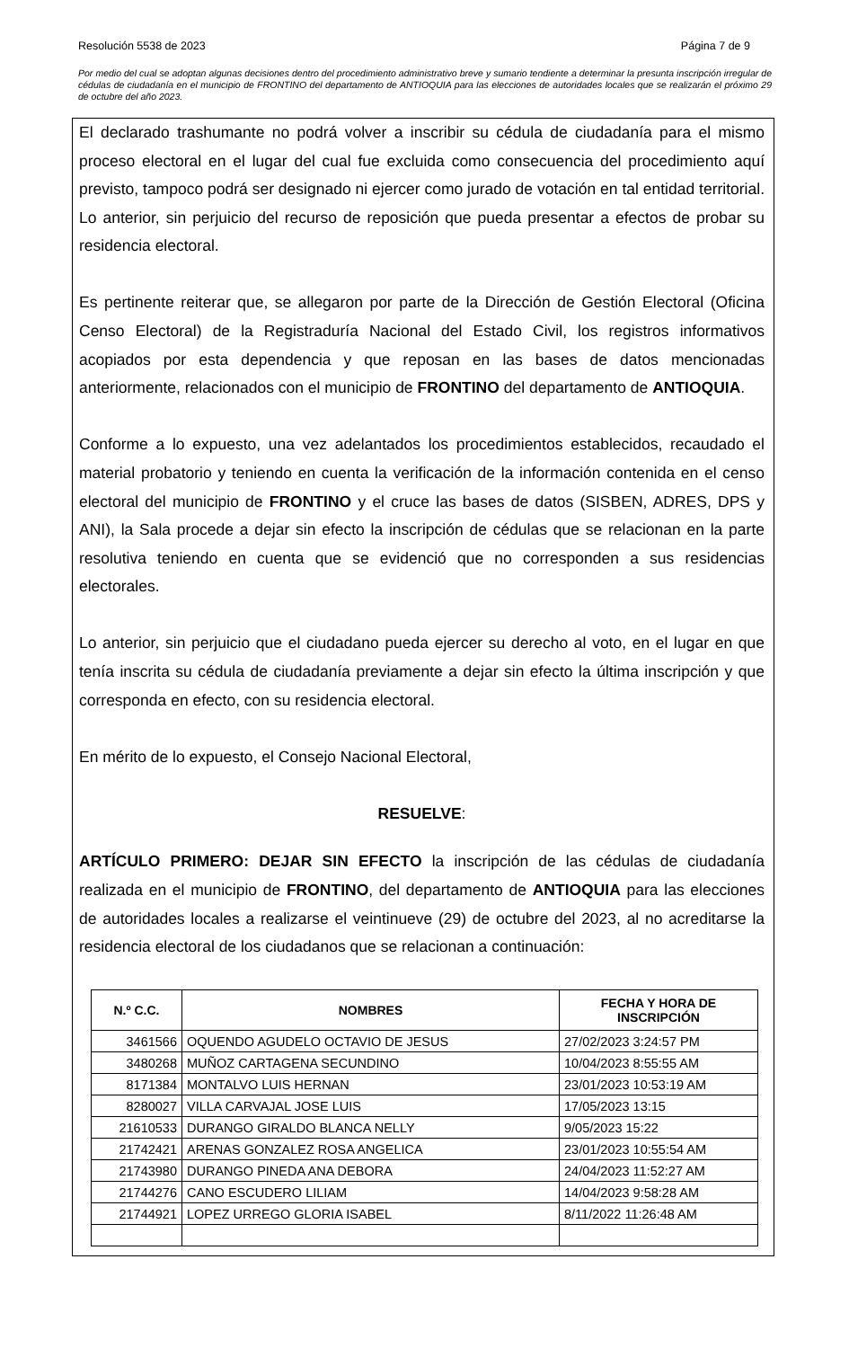Resolución 5538 de 2023 Página 7 de 9
Por medio del cual se adoptan algunas decisiones dentro del procedimiento administrativo breve y sumario tendiente a determinar la presunta inscripción irregular de cédulas de ciudadanía en el municipio de FRONTINO del departamento de ANTIOQUIA para las elecciones de autoridades locales que se realizarán el próximo 29 de octubre del año 2023.
El declarado trashumante no podrá volver a inscribir su cédula de ciudadanía para el mismo proceso electoral en el lugar del cual fue excluida como consecuencia del procedimiento aquí previsto, tampoco podrá ser designado ni ejercer como jurado de votación en tal entidad territorial. Lo anterior, sin perjuicio del recurso de reposición que pueda presentar a efectos de probar su residencia electoral.
Es pertinente reiterar que, se allegaron por parte de la Dirección de Gestión Electoral (Oficina Censo Electoral) de la Registraduría Nacional del Estado Civil, los registros informativos acopiados por esta dependencia y que reposan en las bases de datos mencionadas anteriormente, relacionados con el municipio de FRONTINO del departamento de ANTIOQUIA.
Conforme a lo expuesto, una vez adelantados los procedimientos establecidos, recaudado el material probatorio y teniendo en cuenta la verificación de la información contenida en el censo electoral del municipio de FRONTINO y el cruce las bases de datos (SISBEN, ADRES, DPS y ANI), la Sala procede a dejar sin efecto la inscripción de cédulas que se relacionan en la parte resolutiva teniendo en cuenta que se evidenció que no corresponden a sus residencias electorales.
Lo anterior, sin perjuicio que el ciudadano pueda ejercer su derecho al voto, en el lugar en que tenía inscrita su cédula de ciudadanía previamente a dejar sin efecto la última inscripción y que corresponda en efecto, con su residencia electoral.
En mérito de lo expuesto, el Consejo Nacional Electoral,
RESUELVE:
ARTÍCULO PRIMERO: DEJAR SIN EFECTO la inscripción de las cédulas de ciudadanía realizada en el municipio de FRONTINO, del departamento de ANTIOQUIA para las elecciones de autoridades locales a realizarse el veintinueve (29) de octubre del 2023, al no acreditarse la residencia electoral de los ciudadanos que se relacionan a continuación:
| N.º C.C. | NOMBRES | FECHA Y HORA DE INSCRIPCIÓN |
| --- | --- | --- |
| 3461566 | OQUENDO AGUDELO OCTAVIO DE JESUS | 27/02/2023 3:24:57 PM |
| 3480268 | MUÑOZ CARTAGENA SECUNDINO | 10/04/2023 8:55:55 AM |
| 8171384 | MONTALVO LUIS HERNAN | 23/01/2023 10:53:19 AM |
| 8280027 | VILLA CARVAJAL JOSE LUIS | 17/05/2023 13:15 |
| 21610533 | DURANGO GIRALDO BLANCA NELLY | 9/05/2023 15:22 |
| 21742421 | ARENAS GONZALEZ ROSA ANGELICA | 23/01/2023 10:55:54 AM |
| 21743980 | DURANGO PINEDA ANA DEBORA | 24/04/2023 11:52:27 AM |
| 21744276 | CANO ESCUDERO LILIAM | 14/04/2023 9:58:28 AM |
| 21744921 | LOPEZ URREGO GLORIA ISABEL | 8/11/2022 11:26:48 AM |